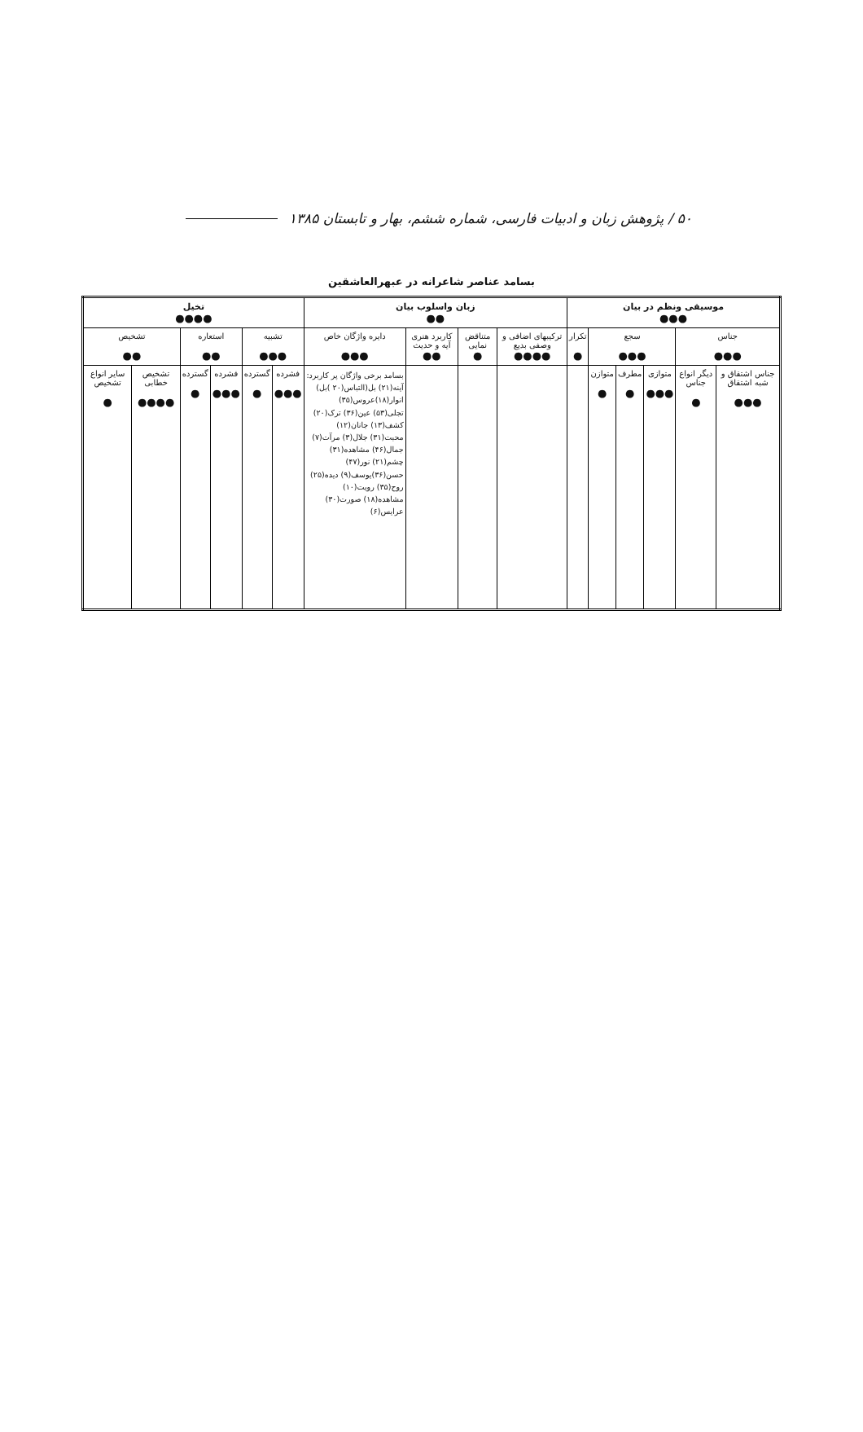۵۰ / پژوهش زبان و ادبیات فارسی، شماره ششم، بهار و تابستان ۱۳۸۵
بسامد عناصر شاعرانه در عبهرالعاشقین
| موسیقی ونظم در بیان ●●● | | | | | | زبان واسلوب بیان ●● | | | | تخیل ●●●● | | | | | |
| جناس ●●● | | سجع ●●● | | | تکرار ● | ترکیبهای اضافی و وصفی بدیع ●●●● | متناقض نمایی ● | کاربرد هنری آیه و حدیث ●● | دایره واژگان خاص ●●● | تشبیه ●●● | | استعاره ●● | | تشخیص ●● | |
| جناس اشتقاق و شبه اشتقاق ●●● | دیگر انواع جناس ● | متوازی ●●● | مطرف ● | متوازن ● | | | | | بسامد برخی واژگان پر کاربرد: آینه(۲۱) بل(التباس(۲۰ )بل) انوار(۱۸)عروس(۳۵) تجلی(۵۳) عین(۳۶) ترک(۲۰) کشف(۱۳) جانان(۱۲) محبت(۳۱) جلال(۳) مرآت(۷) جمال(۴۶) مشاهده(۳۱) چشم(۲۱) نور(۴۷) حسن(۳۶)یوسف(۹) دیده(۲۵) روح(۳۵) رویت(۱۰) مشاهده(۱۸) صورت(۳۰) عرایس(۶) | فشرده ●●● | گسترده ● | فشرده ●●● | گسترده ● | تشخیص خطابی ●●●● | سایر انواع تشخیص ● |